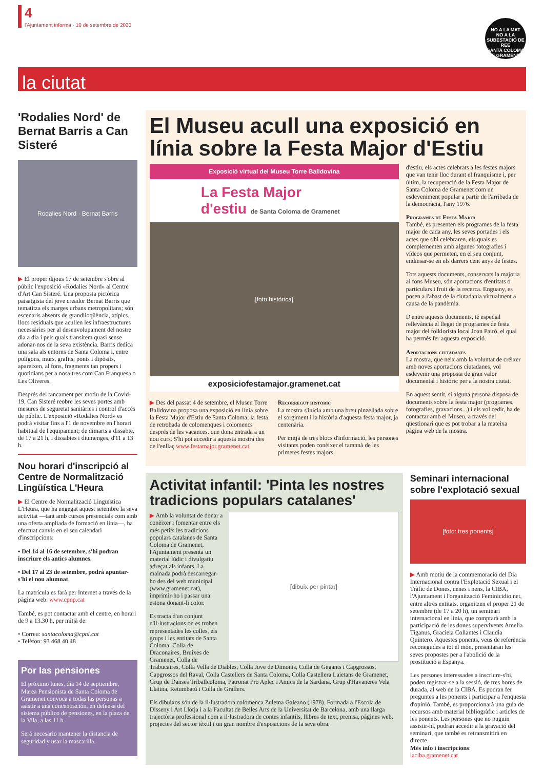4
l'Ajuntament informa · 10 de setembre de 2020
NO A LA MAT
NO A LA SUBESTACIÓ DE REE
SANTA COLOMA DE GRAMENET
la ciutat
'Rodalies Nord' de Bernat Barris a Can Sisteré
Rodalies Nord · Bernat Barris
▶ El proper dijous 17 de setembre s'obre al públic l'exposició «Rodalies Nord» al Centre d'Art Can Sisteré. Una proposta pictòrica paisatgista del jove creador Bernat Barris que tematitza els marges urbans metropolitans; són escenaris absents de grandiloqüència, atípics, llocs residuals que acullen les infraestructures necessàries per al desenvolupament del nostre dia a dia i pels quals transitem quasi sense adonar-nos de la seva existència. Barris dedica una sala als entorns de Santa Coloma i, entre polígons, murs, grafits, ponts i dipòsits, apareixen, al fons, fragments tan propers i quotidians per a nosaltres com Can Franquesa o Les Oliveres.
Després del tancament per motiu de la Covid-19, Can Sisteré reobre les seves portes amb mesures de seguretat sanitàries i control d'accés de públic. L'exposició «Rodalies Nord» es podrà visitar fins a l'1 de novembre en l'horari habitual de l'equipament; de dimarts a dissabte, de 17 a 21 h, i dissabtes i diumenges, d'11 a 13 h.
Nou horari d'inscripció al Centre de Normalització Lingüística L'Heura
▶ El Centre de Normalització Lingüística L'Heura, que ha engegat aquest setembre la seva activitat —tant amb cursos presencials com amb una oferta ampliada de formació en línia—, ha efectuat canvis en el seu calendari d'inscripcions:
• Del 14 al 16 de setembre, s'hi podran inscriure els antics alumnes.
• Del 17 al 23 de setembre, podrà apuntar-s'hi el nou alumnat.
La matrícula es farà per Internet a través de la pàgina web: www.cpnp.cat
També, es pot contactar amb el centre, en horari de 9 a 13.30 h, per mitjà de:
• Correu: santacoloma@cpnl.cat
• Telèfon: 93 468 40 48
Por las pensiones
El próximo lunes, día 14 de septiembre, Marea Pensionista de Santa Coloma de Gramenet convoca a todas las personas a asistir a una concentración, en defensa del sistema público de pensiones, en la plaza de la Vila, a las 11 h.
Será necesario mantener la distancia de seguridad y usar la mascarilla.
El Museu acull una exposició en línia sobre la Festa Major d'Estiu
Exposició virtual del Museu Torre Balldovina
La Festa Major
d'estiu de Santa Coloma de Gramenet
[foto històrica]
exposiciofestamajor.gramenet.cat
▶ Des del passat 4 de setembre, el Museu Torre Balldovina proposa una exposició en línia sobre la Festa Major d'Estiu de Santa Coloma; la festa de retrobada de colomenques i colomencs després de les vacances, que dona entrada a un nou curs. S'hi pot accedir a aquesta mostra des de l'enllaç www.festamajor.gramenet.cat
Recorregut històric
La mostra s'inicia amb una breu pinzellada sobre el sorgiment i la història d'aquesta festa major, ja centenària.
Per mitjà de tres blocs d'informació, les persones visitants poden conèixer el tarannà de les primeres festes majors
d'estiu, els actes celebrats a les festes majors que van tenir lloc durant el franquisme i, per últim, la recuperació de la Festa Major de Santa Coloma de Gramenet com un esdeveniment popular a partir de l'arribada de la democràcia, l'any 1976.
Programes de Festa Major
També, es presenten els programes de la festa major de cada any, les seves portades i els actes que s'hi celebraren, els quals es complementen amb algunes fotografies i vídeos que permeten, en el seu conjunt, endinsar-se en els darrers cent anys de festes.
Tots aquests documents, conservats la majoria al fons Museu, són aportacions d'entitats o particulars i fruit de la recerca. Enguany, es posen a l'abast de la ciutadania virtualment a causa de la pandèmia.
D'entre aquests documents, té especial rellevància el llegat de programes de festa major del folklorista local Joan Pairó, el qual ha permès fer aquesta exposició.
Aportacions ciutadanes
La mostra, que neix amb la voluntat de créixer amb noves aportacions ciutadanes, vol esdevenir una proposta de gran valor documental i històric per a la nostra ciutat.
En aquest sentit, si alguna persona disposa de documents sobre la festa major (programes, fotografies, gravacions...) i els vol cedir, ha de contactar amb el Museu, a través del qüestionari que es pot trobar a la mateixa pàgina web de la mostra.
Activitat infantil: 'Pinta les nostres tradicions populars catalanes'
[dibuix per pintar]
▶ Amb la voluntat de donar a conèixer i fomentar entre els més petits les tradicions populars catalanes de Santa Coloma de Gramenet, l'Ajuntament presenta un material lúdic i divulgatiu adreçat als infants. La mainada podrà descarregar-ho des del web municipal (www.gramenet.cat), imprimir-ho i passar una estona donant-li color.
Es tracta d'un conjunt d'il·lustracions on es troben representades les colles, els grups i les entitats de Santa Coloma: Colla de Draconaires, Bruixes de Gramenet, Colla de Trabucaires, Colla Vella de Diables, Colla Jove de Dimonis, Colla de Gegants i Capgrossos, Capgrossos del Raval, Colla Castellers de Santa Coloma, Colla Castellera Laietans de Gramenet, Grup de Danses Triballcoloma, Patronat Pro Aplec i Amics de la Sardana, Grup d'Havaneres Vela Llatina, Retumbatú i Colla de Grallers.
Els dibuixos són de la il·lustradora colomenca Zulema Galeano (1978). Formada a l'Escola de Disseny i Art Llotja i a la Facultat de Belles Arts de la Universitat de Barcelona, amb una llarga trajectòria professional com a il·lustradora de contes infantils, llibres de text, premsa, pàgines web, projectes del sector tèxtil i un gran nombre d'exposicions de la seva obra.
Seminari internacional sobre l'explotació sexual
[foto: tres ponents]
▶ Amb motiu de la commemoració del Dia Internacional contra l'Explotació Sexual i el Tràfic de Dones, nenes i nens, la CIBA, l'Ajuntament i l'organització Feminicidio.net, entre altres entitats, organitzen el proper 21 de setembre (de 17 a 20 h), un seminari internacional en línia, que comptarà amb la participació de les dones supervivents Amelia Tiganus, Graciela Collantes i Claudia Quintero. Aquestes ponents, veus de referència reconegudes a tot el món, presentaran les seves propostes per a l'abolició de la prostitució a Espanya.
Les persones interessades a inscriure-s'hi, poden registrar-se a la sessió, de tres hores de durada, al web de la CIBA. Es podran fer preguntes a les ponents i participar a l'enquesta d'opinió. També, es proporcionarà una guia de recursos amb material bibliogràfic i articles de les ponents. Les persones que no puguin assistir-hi, podran accedir a la gravació del seminari, que també es retransmitirà en directe.
Més info i inscripcions:
laciba.gramenet.cat